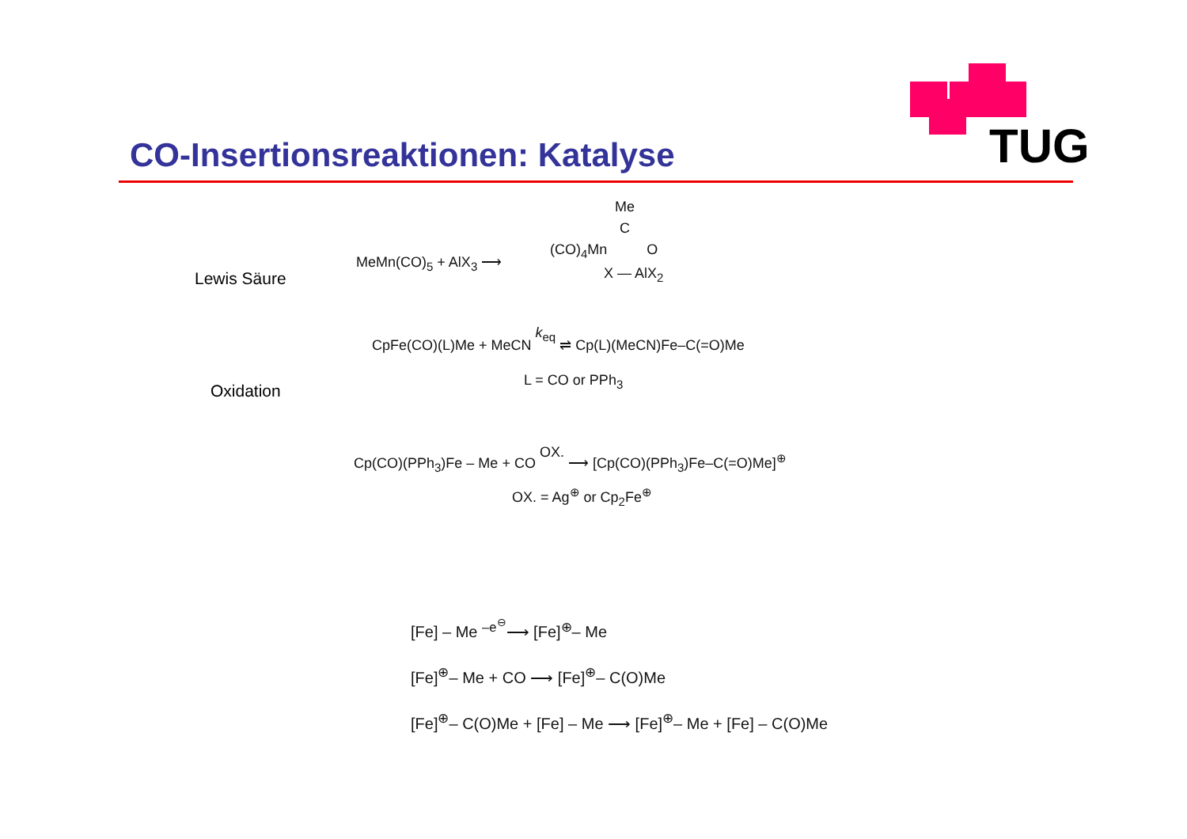TUG
CO-Insertionsreaktionen: Katalyse
Lewis Säure
MeMn(CO)<sub>5</sub> + AlX<sub>3</sub> ⟶
Me
C
(CO)<sub>4</sub>Mn O
X — AlX<sub>2</sub>
Oxidation
CpFe(CO)(L)Me + MeCN k<sub>eq</sub> ⇌ Cp(L)(MeCN)Fe–C(=O)Me
L = CO or PPh<sub>3</sub>
Cp(CO)(PPh<sub>3</sub>)Fe – Me + CO OX. ⟶ [Cp(CO)(PPh<sub>3</sub>)Fe–C(=O)Me]<sup>⊕</sup>
OX. = Ag<sup>⊕</sup> or Cp<sub>2</sub>Fe<sup>⊕</sup>
[Fe] – Me <sup>–e<sup>⊖</sup></sup>⟶ [Fe]<sup>⊕</sup>– Me
[Fe]<sup>⊕</sup>– Me + CO ⟶ [Fe]<sup>⊕</sup>– C(O)Me
[Fe]<sup>⊕</sup>– C(O)Me + [Fe] – Me ⟶ [Fe]<sup>⊕</sup>– Me + [Fe] – C(O)Me